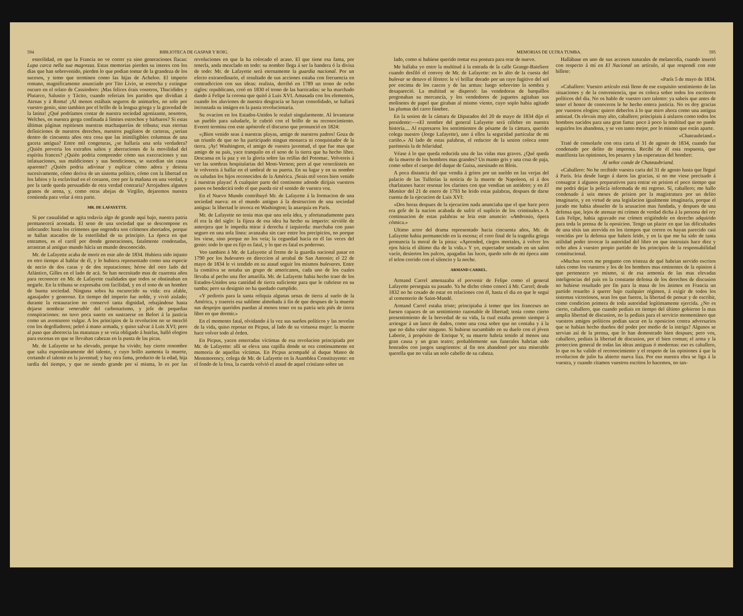594 BIBLIOTECA DE GASPAR Y ROIG.
esterilidad, en que la Francia no ve correr ya sino generaciones flacas: Lupa carca nella sua magrezza. Estas memorias pierden su interes con los dias que han sobrevenido, pierden lo que podian tomar de la grandeza de los sucesos, y temo que terminen como las hijas de Acheloo. El imperio romano, magnificamente anunciado por Tito Livio, se estrecha y extingue oscuro en el relato de Cassiodoro: ¡Mas felices érais vosotros, Thucidides y Plutarco, Salustio y Tácito, cuando referiais los partidos que dividian á Atenas y á Roma! ¡Al menos estábais seguros de animarlos, no solo por vuestro genio, sino tambien por el brillo de la lengua griega y la gravedad de la latina! ¿Qué podríamos contar de nuestra sociedad agonizante, nosotros, Welches, en nuestra gerga confinada á límites estrechos y bárbaros? Si estas últimas páginas repitiesen nuestras machaquerías de tribuna; esas eternas definiciones de nuestros derechos, nuestros pugilatos de carteras, ¿serian dentro de cincuenta años otra cosa que las inintiligibles columnas de una gaceta antigua? Entre mil congeturas, ¿se hallaria una sola verdadera? ¿Quién preveria los extraños saltos y aberraciones de la movilidad del espíritu frances? ¿Quién podria comprender cómo sus execraciones y sus infatuaciones, sus maldiciones y sus bendiciones, se sucedian sin causa aparente? ¿Quién podria adivinar y esplicar cómo adora y detesta sucesivamente, cómo deriva de un sistema político, cómo con la libertad en los labios y la esclavitud en el corazon, cree por la mañana en una verdad, y por la tarde queda persuadido de otra verdad contraria? Arrojadnos algunos granos de arena, y, como otras abejas de Virgilio, dejaremos nuestra contienda para volar á otra parte.
MR. DE LAFAYETTE.
Si por casualidad se agita todavía algo de grande aquí bajo, nuestra patria permanecerá acostada. El seno de una sociedad que se descompone es infecundo: hasta los crímenes que engendra son crímenes abortados, porque se hallan atacados de la esterilidad de su principio. La época en que entramos, es el carril por donde generaciones, fatalmente condenadas, arrastran al antiguo mundo hácia un mundo desconocido.
Mr. de Lafayette acaba de morir en este año de 1834. Hubiera sido injusto en otro tiempo al hablar de él, y lo hubiera representado como una especie de necio de dos caras y de dos reputaciones; héroe del otro lado del Atlántico, Gilles en el lado de acá. Se han necesitado mas de cuarenta años para reconocer en Mr. de Lafayette cualidades que todos se obstinaban en negarle. En la tribuna se expresaba con facilidad, y en el tono de un hombre de buena sociedad. Ninguna sobra ha oscurecido su vida: era afable, agasajador y generoso. En tiempo del imperio fue noble, y vivió aislado; durante la restauracion no conservó tanta dignidad, rebajándose hasta dejarse nombrar venerable del carbonarismo, y jefe de pequeñas conspiraciones: no tuvo poca suerte en sustraerse en Befort á la justicia como un aventurero vulgar. A los principios de la revolucion no se mezcló con los degolladores; peleó á mano armada, y quiso salvar á Luis XVI; pero al paso que aborrecia las matanzas y se veia obligado á huirlas, halló elogios para escenas en que se llevaban cabezas en la punta de las picas.
Mr. de Lafayette se ha elevado, porque ha vivido; hay cierto renombre que salta espontáneamente del talento, y cuyo brillo aumenta la muerte, cortando el talento en la juventud; y hay otra fama, producto de la edad, hija tardía del tiempo, y que no siendo grande por sí misma, lo es por las revoluciones en que la ha colocado el acaso. El que tiene esa fama, por tenerla, anda mezclado en todo: su nombre llega á ser la bandera ó la divisa de todo: Mr. de Lafayette será eternamente la guardia nacional. Por un efecto extraordinario, el resultado de sus acciones estaba con frecuencia en contradiccion con sus ideas: realista, derribó en 1789 un trono de ocho siglos: republicano, creó en 1830 el trono de las barricadas: se ha marchado dando á Felipe la corona que quitó á Luis XVI. Amasada con los elementos, cuando los aluviones de nuestra desgracia se hayan consolidado, se hallará incrustada su imágen en la pasta revolucionaria.
Su ovacion en los Estados-Unidos le realzó singularmente. Al levantarse un pueblo para saludarle, le cubrió con el brillo de su reconocimiento. Everett termina con este apóstrofe el discurso que pronunció en 1824:
«¡Bien venido seas á nuestras playas, amigo de nuestros padres! Goza de un triunfo de que no ha participado ningun monarca ni conquistador de la tierra. ¡Ay! Washington, el amigo de vuestra juventud, el que fue mas que amigo de su país, yace tranquilo en el seno de la tierra que ha hecho libre. Descansa en la paz y en la gloria sobre las orillas del Potomac. Volvereis á ver las sombras hospitalarias del Mont-Vernon; pero al que veneráisteis no le volvereis á hallar en el umbral de su puerta. En su lugar y en su nombre os saludan los hijos reconocidos de la América. ¡Seais mil veces bien venido á nuestras playas! A cualquier parte del continente adonde dirijais vuestros pasos os bendecirá todo el que pueda oir el sonido de vuestra voz.
En el Nuevo Mundo contribuyó Mr. de Lafayette á la formacion de una sociedad nueva: en el mundo antiguo á la destruccion de una sociedad antigua: la libertad le invoca en Washington; la anarquía en París.
Mr. de Lafayette no tenia mas que una sola idea, y afortunadamente para él era la del siglo: la fijeza de esa idea ha hecho su imperio: sirvióle de anteojera que le impedia mirar á derecha é izquierda: marchaba con paso seguro en una sola línea: avanzaba sin caer entre los precipicios, no porque los viese, sino porque no los veia; la ceguedad hacia en él las veces del genio: todo lo que es fijo es fatal, y lo que es fatal es poderoso.
Veo tambien á Mr. de Lafayette al frente de la guardia nacional pasar en 1790 por los bulevares en direccion al arrabal de San Antonio; el 22 de mayo de 1834 le vi tendido en su ataud seguir los mismos bulevares. Entre la comitiva se notaba un grupo de americanos, cada uno de los cuales llevaba al pecho una flor amarilla. Mr. de Lafayette habia hecho traer de los Estados-Unidos una cantidad de tierra suficiente para que le cubriese en su tumba; pero su designio no ha quedado cumplido.
«Y pedireis para la santa reliquia algunas urnas de tierra al suelo de la América, y traereis esa sublime almohada á fin de que despues de la muerte sus despojos queridos puedan al menos tener en su patria seis piés de tierra libre en que dormir.»
En el momento fatal, olvidando á la vez sus sueños políticos y las novelas de la vida, quiso reposar en Picpus, al lado de su virtuosa mujer: la muerte hace volver todo al órden.
En Picpus, yacen enterradas víctimas de esa revolucion principiada por Mr. de Lafayette: allí se eleva una capilla donde se ora continuamente en memoria de aquellas víctimas. En Picpus acompañé al duque Mateo de Montmorency, colega de Mr. de Lafayette en la Asamblea Constituyente: en el fondo de la fosa, la cuerda volvió el ataud de aquel cristiano sobre un
MEMORIAS DE ULTRA TUMBA. 595
lado, como si hubiese querido tomar esa postura para orar de nuevo.
Me hallaba yo entre la multitud á la entrada de la calle Grange-Bateliere cuando desfiló el convoy de Mr. de Lafayette: en lo alto de la cuesta del bulevar se detuvo el féretro: le ví brillar dorado por un rayo fugitivo del sol por encima de los cascos y de las armas: luego sobrevino la sombra y desapareció. La multitud se dispersó: las vendedoras de barquillos pregonaban su mercancía, y los vendedores de juguetes agitaban sus molinetes de papel que giraban al mismo viento, cuyo soplo habia agitado las plumas del carro fúnebre.
En la sesion de la cámara de Diputados del 20 de mayo de 1834 dijo el presidente:—«El nombre del general Lafayette será célebre en nuestra historia.... Al expresaros los sentimientos de pésame de la cámara, querido colega nuestro (Jorge Lafayette), uno á ellos la seguridad particular de mi cariño.» Al lado de estas palabras, el redactor de la sesion coloca entre paréntesis la de hilaridad.
Véase á lo que queda reducida una de las vidas mas graves. ¿Qué queda de la muerte de los hombres mas grandes? Un manto gris y una cruz de paja, como sobre el cuerpo del duque de Guisa, asesinado en Blois.
A poca distancia del que vendia á gritos por un sueldo en las verjas del palacio de las Tullerías la noticia de la muerte de Napoleon, oí á dos charlatanes hacer resonar los clarines con que vendian un antídoto; y en El Monitor del 21 de enero de 1793 he leido estas palabras, despues de darse cuenta de la ejecucion de Luis XVI:
«Dos horas despues de la ejecucion nada anunciaba que el que hace poco era gefe de la nacion acabada de sufrir el suplicio de los criminales.» A continuacion de estas palabras se leia este anuncio: «Ambrosio, ópera cómica.»
Ultimo actor del drama representado hacia cincuenta años, Mr. de Lafayette habia permanecido en la escena; el coro final de la tragedia griega pronuncia la moral de la pieza: «Aprended, ciegos mortales, á volver los ojos hácia el último dia de la vida.» Y yo, espectador sentado en un salon vacío, desiertos los palcos, apagadas las luces, quedo solo de mi época ante el telon corrido con el silencio y la noche.
ARMAND CARREL.
Armand Carrel amenazaba el porvenir de Felipe como el general Lafayette perseguia su pasado. Ya he dicho cómo conocí á Mr. Carrel; desde 1832 no he cesado de estar en relaciones con él, hasta el dia en que le seguí al cementerio de Saint-Mandé.
Armand Carrel estaba triste; principiaba á temer que los franceses no fuesen capaces de un sentimiento razonable de libertad; tenia como cierto presentimiento de la brevedad de su vida, la cual estaba pronto siempre á arriesgar á un lance de dados, como una cosa sobre que no contaba y á la que no daba valor ninguno. Si hubiese sucumbido en su duelo con el jóven Laborie, á propósito de Enrique V, su muerte habria tenido al menos una gran causa y un gran teatro; probablemente sus funerales habrian sido honrados con juegos sangrientos: al fin nos abandonó por una miserable querella que no valia un solo cabello de su cabeza.
Hallábase en uno de sus accesos naturales de melancolía, cuando insertó con respecto á mí en El Nacional un artículo, al que respondí con este billete:
«París 5 de mayo de 1834.
»Caballero: Vuestro artículo está lleno de ese exquisito sentimiento de las situaciones y de la conveniencia, que os coloca sobre todos los escritores políticos del dia. No os hablo de vuestro raro talento: ya sabeis que antes de tener el honor de conoceros le he hecho entera justicia. No os doy gracias por vuestros elogios: quiero deberlos á lo que miro ahora como una antigua amistad. Os elevais muy alto, caballero; principiais á aislaros como todos los hombres nacidos para una gran fama: poco á poco la multitud que no puede seguirlos los abandona, y se ven tanto mejor, por lo mismo que están aparte.
»Chateaubriand.»
Traté de consolarle con otra carta el 31 de agosto de 1834, cuando fue condenado por delito de imprenta. Recibí de él esta respuesta, que manifiesta las opiniones, los pesares y las esperanzas del hombre:
Al señor conde de Chateaubriand.
«Caballero: No he recibido vuestra carta del 31 de agosto hasta que llegué á París. Iria desde luego á daros las gracias, si no me viese precisado á consagrar á algunos preparativos para entrar en prision el poco tiempo que me podrá dejar la policía informada de mi regreso. Sí, caballero; me hallo condenado á seis meses de prision por la magistratura por un delito imaginario, y en virtud de una legislacion igualmente imaginaria, porque el jurado me habia absuelto de la acusacion mas fundada, y despues de una defensa que, lejos de atenuar mi crímen de verdad dicha á la persona del rey Luis Felipe, habia agravado ese crímen erigiéndole en derecho adquirido para toda la prensa de la oposicion. Tengo un placer en que las dificultades de una tésis tan atrevida en los tiempos que corren os hayan parecido casi vencidas por la defensa que habeis leido, y en la que me ha sido de tanta utilidad poder invocar la autoridad del libro en que instruiais hace diez y ocho años á vuestro propio partido de los principios de la responsabilidad constitucional.
»Muchas veces me pregunto con tristeza de qué habrian servido escritos tales como los vuestros y los de los hombres mas eminentes de la opinion á que pertenezco yo mismo, si de esa armonía de las mas elevadas inteligencias del país en la constante defensa de los derechos de discusion no hubiese resultado por fin para la masa de los ánimos en Francia un partido resuelto á querer bajo cualquier régimen, á exigir de todos los sistemas victoriosos, sean los que fueren, la libertad de pensar y de escribir, como condicion primera de toda autoridad legítimamente ejercida. ¿No es cierto, caballero, que cuando pediais en tiempo del último gobierno la mas amplia libertad de discusion, no la pediais para el servicio momentáneo que vuestros amigos políticos podian sacar en la oposicion contra adversarios que se habian hecho dueños del poder por medio de la intriga? Algunos se servian así de la prensa, que lo han demostrado bien despues; pero vos, caballero, pediais la libertad de discusion, por el bien comun; el arma y la proteccion general de todas las ideas antiguas ó modernas: eso es caballero, lo que os ha valido el reconocimiento y el respeto de las opiniones á que la revolucion de julio ha abierto nueva liza. Por eso nuestra obra se liga á la vuestra, y cuando citamos vuestros escritos lo hacemos, no tan-